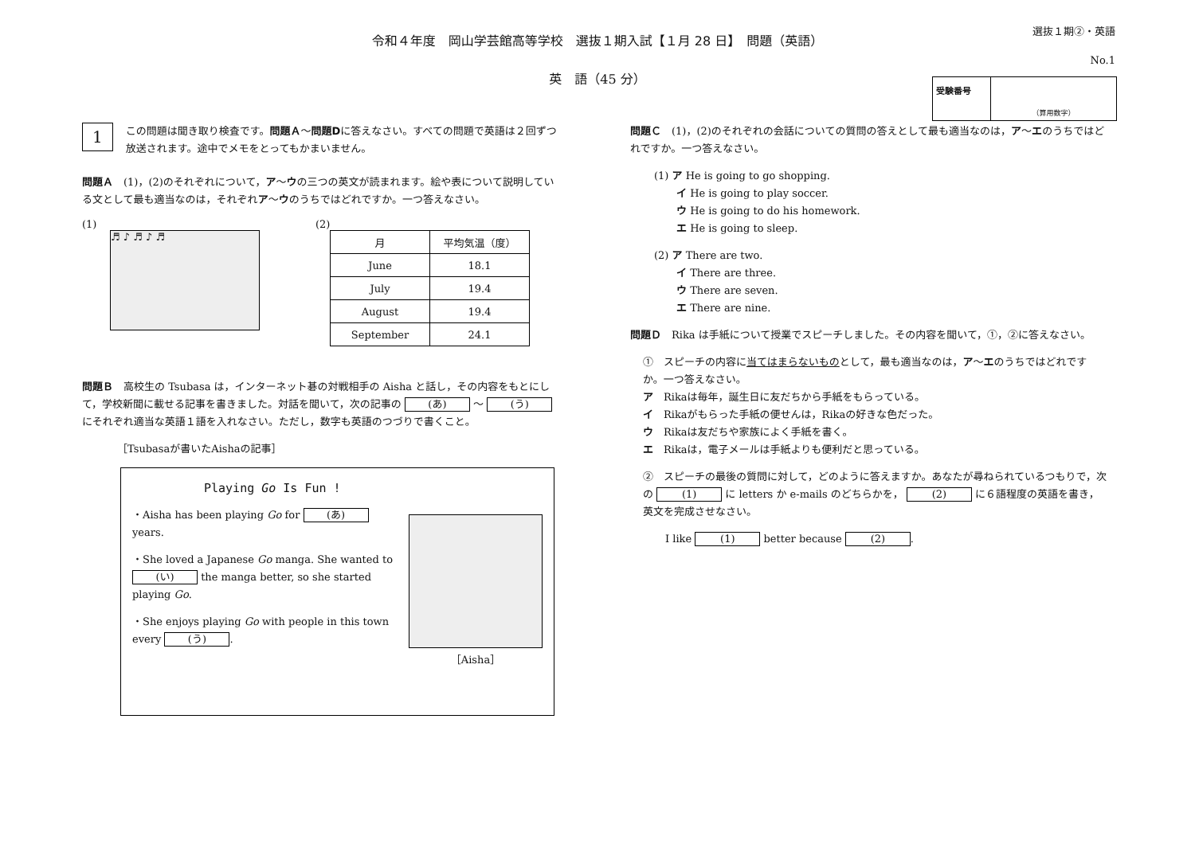選抜１期②・英語
No.1
令和４年度　岡山学芸館高等学校　選抜１期入試【１月 28 日】　問題（英語）
英　語（45 分）
受験番号
（算用数字）
1 この問題は聞き取り検査です。問題Ａ～問題Dに答えなさい。すべての問題で英語は２回ずつ放送されます。途中でメモをとってもかまいません。
問題Ａ　(1)，(2)のそれぞれについて，ア～ウの三つの英文が読まれます。絵や表について説明している文として最も適当なのは，それぞれア～ウのうちではどれですか。一つ答えなさい。
(1)
♬ ♪ ♬ ♪ ♬
(2)
| 月 | 平均気温（度） |
| --- | --- |
| June | 18.1 |
| July | 19.4 |
| August | 19.4 |
| September | 24.1 |
問題Ｂ　高校生の Tsubasa は，インターネット碁の対戦相手の Aisha と話し，その内容をもとにして，学校新聞に載せる記事を書きました。対話を聞いて，次の記事の (あ) ～ (う) にそれぞれ適当な英語１語を入れなさい。ただし，数字も英語のつづりで書くこと。
［Tsubasaが書いたAishaの記事］
Playing Go Is Fun !
・Aisha has been playing Go for (あ) years.
・She loved a Japanese Go manga. She wanted to (い) the manga better, so she started playing Go.
・She enjoys playing Go with people in this town every (う).
［Aisha］
問題Ｃ　(1)，(2)のそれぞれの会話についての質問の答えとして最も適当なのは，ア～エのうちではどれですか。一つ答えなさい。
(1) ア He is going to go shopping.
イ He is going to play soccer.
ウ He is going to do his homework.
エ He is going to sleep.
(2) ア There are two.
イ There are three.
ウ There are seven.
エ There are nine.
問題Ｄ　Rika は手紙について授業でスピーチしました。その内容を聞いて，①，②に答えなさい。
①　スピーチの内容に当てはまらないものとして，最も適当なのは，ア～エのうちではどれですか。一つ答えなさい。
ア　Rikaは毎年，誕生日に友だちから手紙をもらっている。
イ　Rikaがもらった手紙の便せんは，Rikaの好きな色だった。
ウ　Rikaは友だちや家族によく手紙を書く。
エ　Rikaは，電子メールは手紙よりも便利だと思っている。
②　スピーチの最後の質問に対して，どのように答えますか。あなたが尋ねられているつもりで，次の (1) に letters か e-mails のどちらかを， (2) に６語程度の英語を書き，英文を完成させなさい。
I like (1) better because (2).